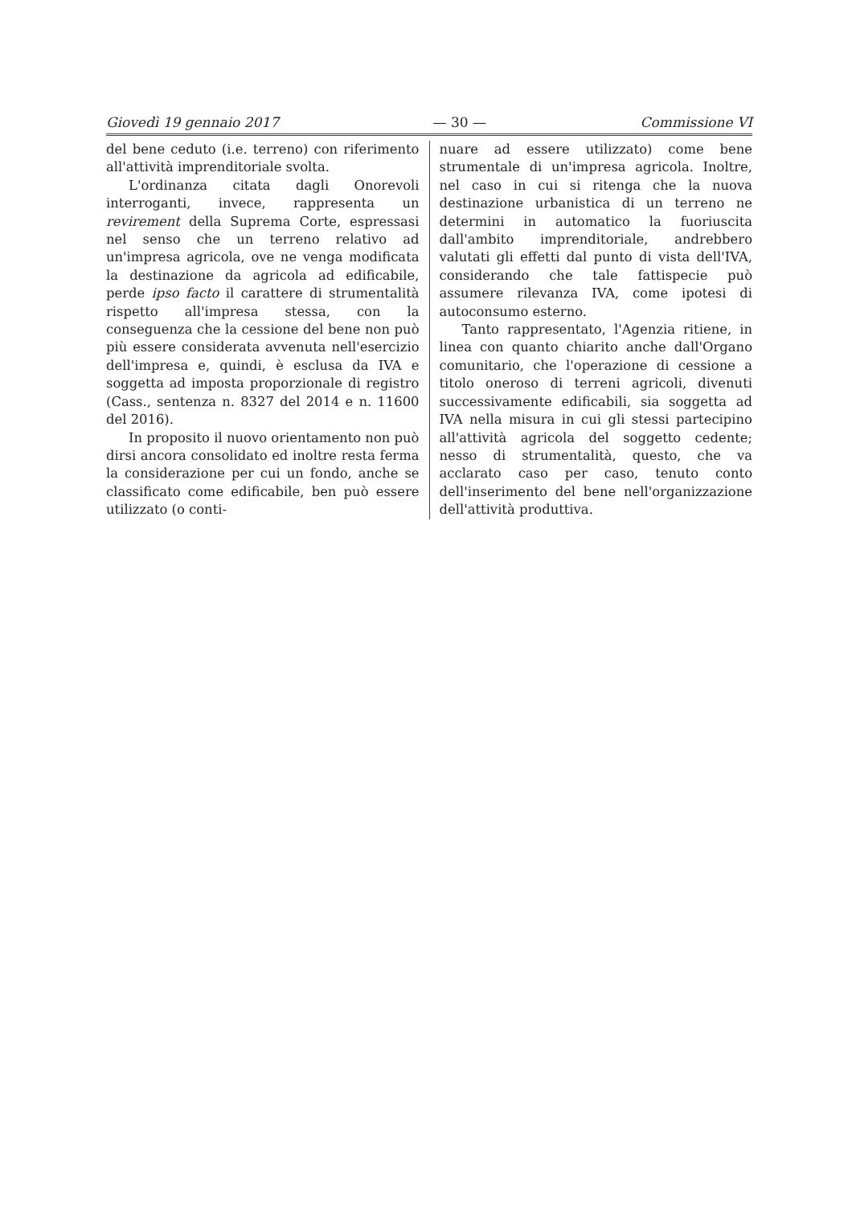Giovedì 19 gennaio 2017 — 30 — Commissione VI
del bene ceduto (i.e. terreno) con riferimento all'attività imprenditoriale svolta.
L'ordinanza citata dagli Onorevoli interroganti, invece, rappresenta un revirement della Suprema Corte, espressasi nel senso che un terreno relativo ad un'impresa agricola, ove ne venga modificata la destinazione da agricola ad edificabile, perde ipso facto il carattere di strumentalità rispetto all'impresa stessa, con la conseguenza che la cessione del bene non può più essere considerata avvenuta nell'esercizio dell'impresa e, quindi, è esclusa da IVA e soggetta ad imposta proporzionale di registro (Cass., sentenza n. 8327 del 2014 e n. 11600 del 2016).
In proposito il nuovo orientamento non può dirsi ancora consolidato ed inoltre resta ferma la considerazione per cui un fondo, anche se classificato come edificabile, ben può essere utilizzato (o conti-
nuare ad essere utilizzato) come bene strumentale di un'impresa agricola. Inoltre, nel caso in cui si ritenga che la nuova destinazione urbanistica di un terreno ne determini in automatico la fuoriuscita dall'ambito imprenditoriale, andrebbero valutati gli effetti dal punto di vista dell'IVA, considerando che tale fattispecie può assumere rilevanza IVA, come ipotesi di autoconsumo esterno.
Tanto rappresentato, l'Agenzia ritiene, in linea con quanto chiarito anche dall'Organo comunitario, che l'operazione di cessione a titolo oneroso di terreni agricoli, divenuti successivamente edificabili, sia soggetta ad IVA nella misura in cui gli stessi partecipino all'attività agricola del soggetto cedente; nesso di strumentalità, questo, che va acclarato caso per caso, tenuto conto dell'inserimento del bene nell'organizzazione dell'attività produttiva.